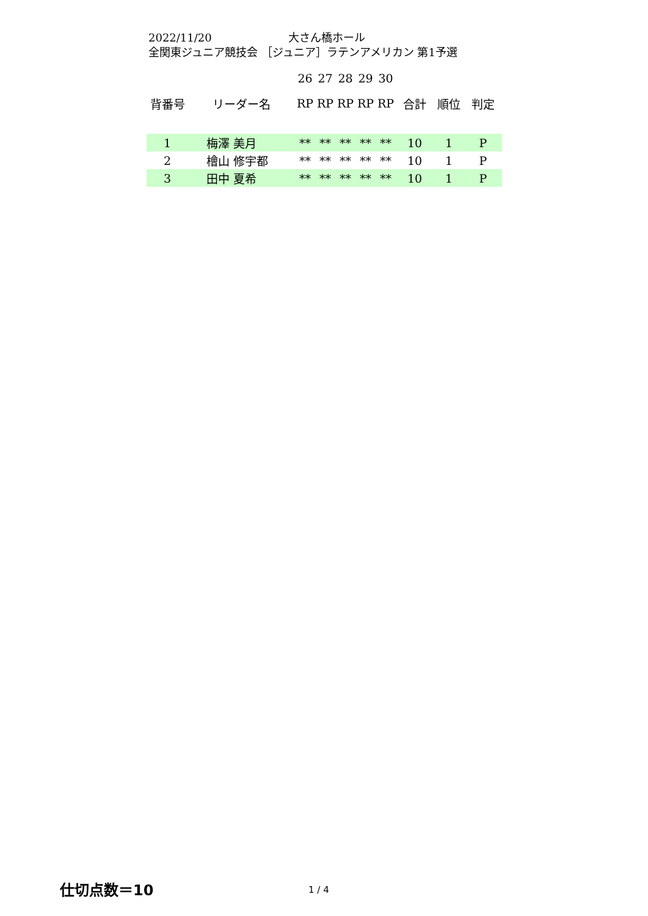2022/11/20 大さん橋ホール
全関東ジュニア競技会 ［ジュニア］ラテンアメリカン 第1予選
| | | 26 | 27 | 28 | 29 | 30 | | | |
| 背番号 | リーダー名 | RP | RP | RP | RP | RP | 合計 | 順位 | 判定 |
| 1 | 梅澤 美月 | ** | ** | ** | ** | ** | 10 | 1 | P |
| 2 | 檜山 修宇都 | ** | ** | ** | ** | ** | 10 | 1 | P |
| 3 | 田中 夏希 | ** | ** | ** | ** | ** | 10 | 1 | P |
仕切点数＝10 1 / 4